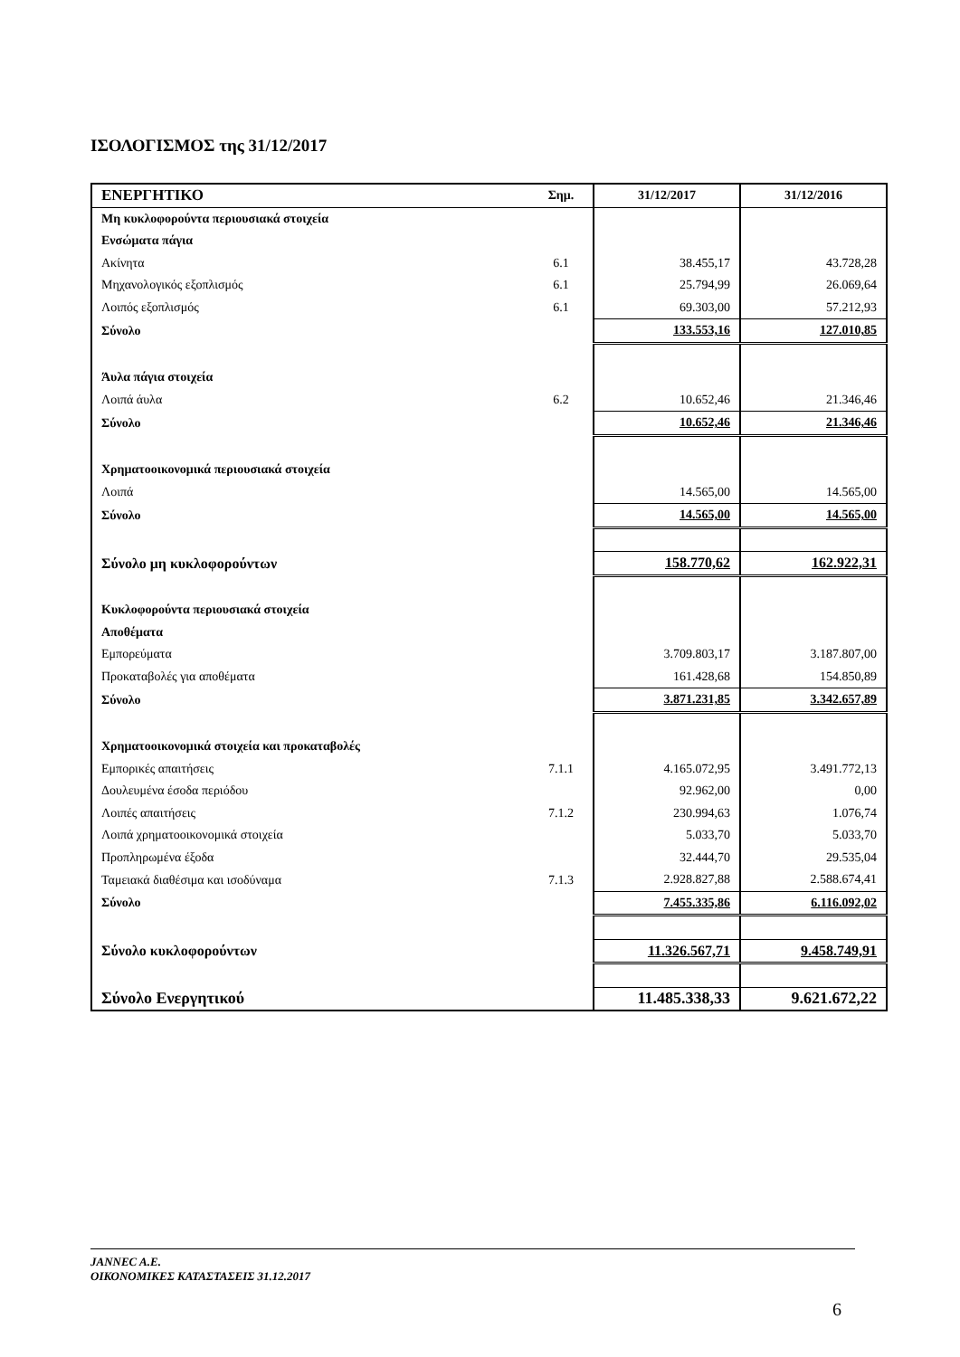ΙΣΟΛΟΓΙΣΜΟΣ της 31/12/2017
| ΕΝΕΡΓΗΤΙΚΟ | Σημ. | 31/12/2017 | 31/12/2016 |
| --- | --- | --- | --- |
| Μη κυκλοφορούντα περιουσιακά στοιχεία | | | |
| Ενσώματα πάγια | | | |
| Ακίνητα | 6.1 | 38.455,17 | 43.728,28 |
| Μηχανολογικός εξοπλισμός | 6.1 | 25.794,99 | 26.069,64 |
| Λοιπός εξοπλισμός | 6.1 | 69.303,00 | 57.212,93 |
| Σύνολο | | 133.553,16 | 127.010,85 |
| Άυλα πάγια στοιχεία | | | |
| Λοιπά άυλα | 6.2 | 10.652,46 | 21.346,46 |
| Σύνολο | | 10.652,46 | 21.346,46 |
| Χρηματοοικονομικά περιουσιακά στοιχεία | | | |
| Λοιπά | | 14.565,00 | 14.565,00 |
| Σύνολο | | 14.565,00 | 14.565,00 |
| Σύνολο μη κυκλοφορούντων | | 158.770,62 | 162.922,31 |
| Κυκλοφορούντα περιουσιακά στοιχεία | | | |
| Αποθέματα | | | |
| Εμπορεύματα | | 3.709.803,17 | 3.187.807,00 |
| Προκαταβολές για αποθέματα | | 161.428,68 | 154.850,89 |
| Σύνολο | | 3.871.231,85 | 3.342.657,89 |
| Χρηματοοικονομικά στοιχεία και προκαταβολές | | | |
| Εμπορικές απαιτήσεις | 7.1.1 | 4.165.072,95 | 3.491.772,13 |
| Δουλευμένα έσοδα περιόδου | | 92.962,00 | 0,00 |
| Λοιπές απαιτήσεις | 7.1.2 | 230.994,63 | 1.076,74 |
| Λοιπά χρηματοοικονομικά στοιχεία | | 5.033,70 | 5.033,70 |
| Προπληρωμένα έξοδα | | 32.444,70 | 29.535,04 |
| Ταμειακά διαθέσιμα και ισοδύναμα | 7.1.3 | 2.928.827,88 | 2.588.674,41 |
| Σύνολο | | 7.455.335,86 | 6.116.092,02 |
| Σύνολο κυκλοφορούντων | | 11.326.567,71 | 9.458.749,91 |
| Σύνολο Ενεργητικού | | 11.485.338,33 | 9.621.672,22 |
JANNEC A.E.
ΟΙΚΟΝΟΜΙΚΕΣ ΚΑΤΑΣΤΑΣΕΙΣ 31.12.2017
6